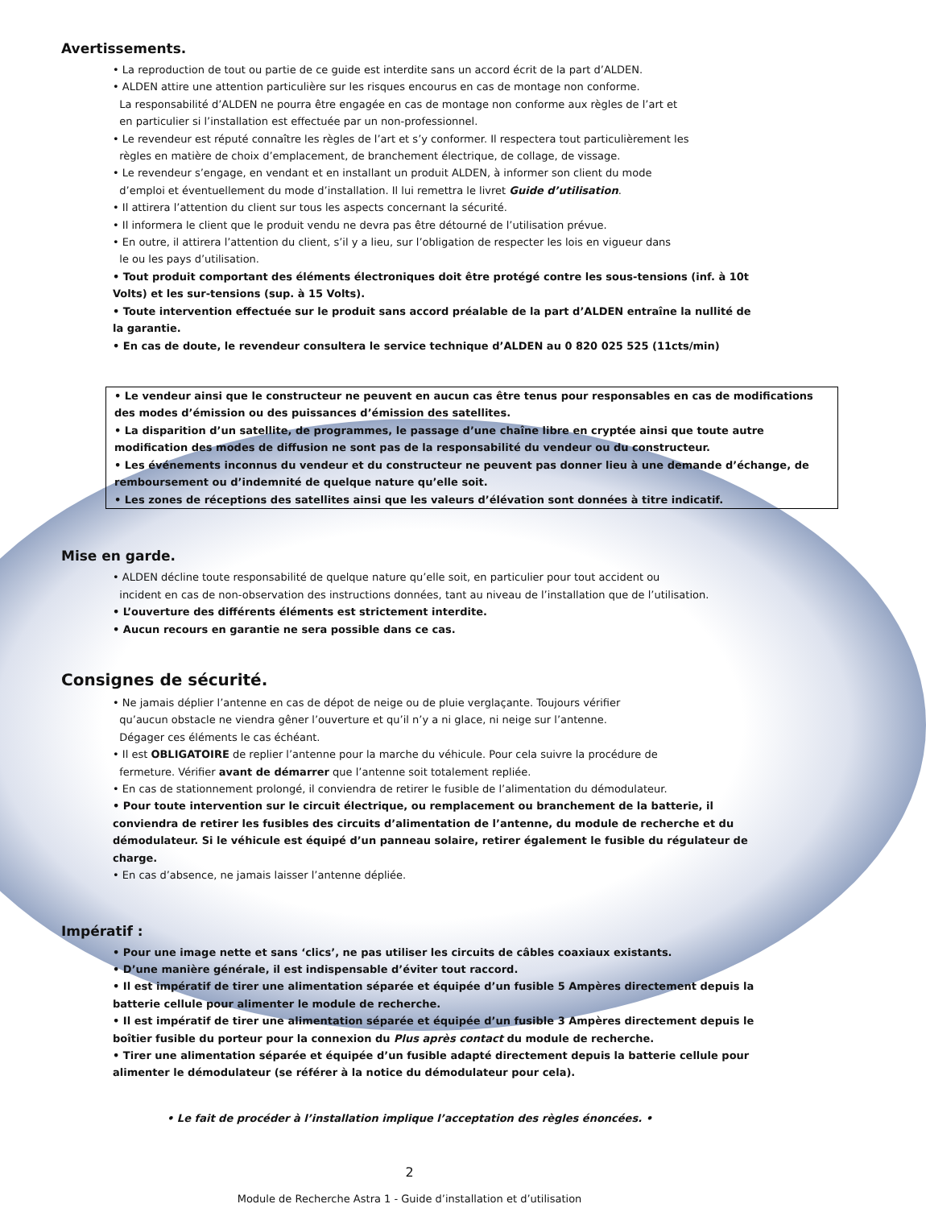Avertissements.
• La reproduction de tout ou partie de ce guide est interdite sans un accord écrit de la part d’ALDEN.
• ALDEN attire une attention particulière sur les risques encourus en cas de montage non conforme.
La responsabilité d’ALDEN ne pourra être engagée en cas de montage non conforme aux règles de l’art et
en particulier si l’installation est effectuée par un non-professionnel.
• Le revendeur est réputé connaître les règles de l’art et s’y conformer. Il respectera tout particulièrement les
règles en matière de choix d’emplacement, de branchement électrique, de collage, de vissage.
• Le revendeur s’engage, en vendant et en installant un produit ALDEN, à informer son client du mode
d’emploi et éventuellement du mode d’installation. Il lui remettra le livret Guide d’utilisation.
• Il attirera l’attention du client sur tous les aspects concernant la sécurité.
• Il informera le client que le produit vendu ne devra pas être détourné de l’utilisation prévue.
• En outre, il attirera l’attention du client, s’il y a lieu, sur l’obligation de respecter les lois en vigueur dans
le ou les pays d’utilisation.
• Tout produit comportant des éléments électroniques doit être protégé contre les sous-tensions (inf. à 10t Volts) et les sur-tensions (sup. à 15 Volts).
• Toute intervention effectuée sur le produit sans accord préalable de la part d’ALDEN entraîne la nullité de la garantie.
• En cas de doute, le revendeur consultera le service technique d’ALDEN au 0 820 025 525 (11cts/min)
• Le vendeur ainsi que le constructeur ne peuvent en aucun cas être tenus pour responsables en cas de modifications des modes d’émission ou des puissances d’émission des satellites.
• La disparition d’un satellite, de programmes, le passage d’une chaîne libre en cryptée ainsi que toute autre modification des modes de diffusion ne sont pas de la responsabilité du vendeur ou du constructeur.
• Les événements inconnus du vendeur et du constructeur ne peuvent pas donner lieu à une demande d’échange, de remboursement ou d’indemnité de quelque nature qu’elle soit.
• Les zones de réceptions des satellites ainsi que les valeurs d’élévation sont données à titre indicatif.
Mise en garde.
• ALDEN décline toute responsabilité de quelque nature qu’elle soit, en particulier pour tout accident ou
incident en cas de non-observation des instructions données, tant au niveau de l’installation que de l’utilisation.
• L’ouverture des différents éléments est strictement interdite.
• Aucun recours en garantie ne sera possible dans ce cas.
Consignes de sécurité.
• Ne jamais déplier l’antenne en cas de dépot de neige ou de pluie verglaçante. Toujours vérifier
qu’aucun obstacle ne viendra gêner l’ouverture et qu’il n’y a ni glace, ni neige sur l’antenne.
Dégager ces éléments le cas échéant.
• Il est OBLIGATOIRE de replier l’antenne pour la marche du véhicule. Pour cela suivre la procédure de
fermeture. Vérifier avant de démarrer que l’antenne soit totalement repliée.
• En cas de stationnement prolongé, il conviendra de retirer le fusible de l’alimentation du démodulateur.
• Pour toute intervention sur le circuit électrique, ou remplacement ou branchement de la batterie, il conviendra de retirer les fusibles des circuits d’alimentation de l’antenne, du module de recherche et du démodulateur. Si le véhicule est équipé d’un panneau solaire, retirer également le fusible du régulateur de charge.
• En cas d’absence, ne jamais laisser l’antenne dépliée.
Impératif :
• Pour une image nette et sans ‘clics’, ne pas utiliser les circuits de câbles coaxiaux existants.
• D’une manière générale, il est indispensable d’éviter tout raccord.
• Il est impératif de tirer une alimentation séparée et équipée d’un fusible 5 Ampères directement depuis la batterie cellule pour alimenter le module de recherche.
• Il est impératif de tirer une alimentation séparée et équipée d’un fusible 3 Ampères directement depuis le boîtier fusible du porteur pour la connexion du Plus après contact du module de recherche.
• Tirer une alimentation séparée et équipée d’un fusible adapté directement depuis la batterie cellule pour alimenter le démodulateur (se référer à la notice du démodulateur pour cela).
• Le fait de procéder à l’installation implique l’acceptation des règles énoncées. •
2
Module de Recherche Astra 1 - Guide d’installation et d’utilisation